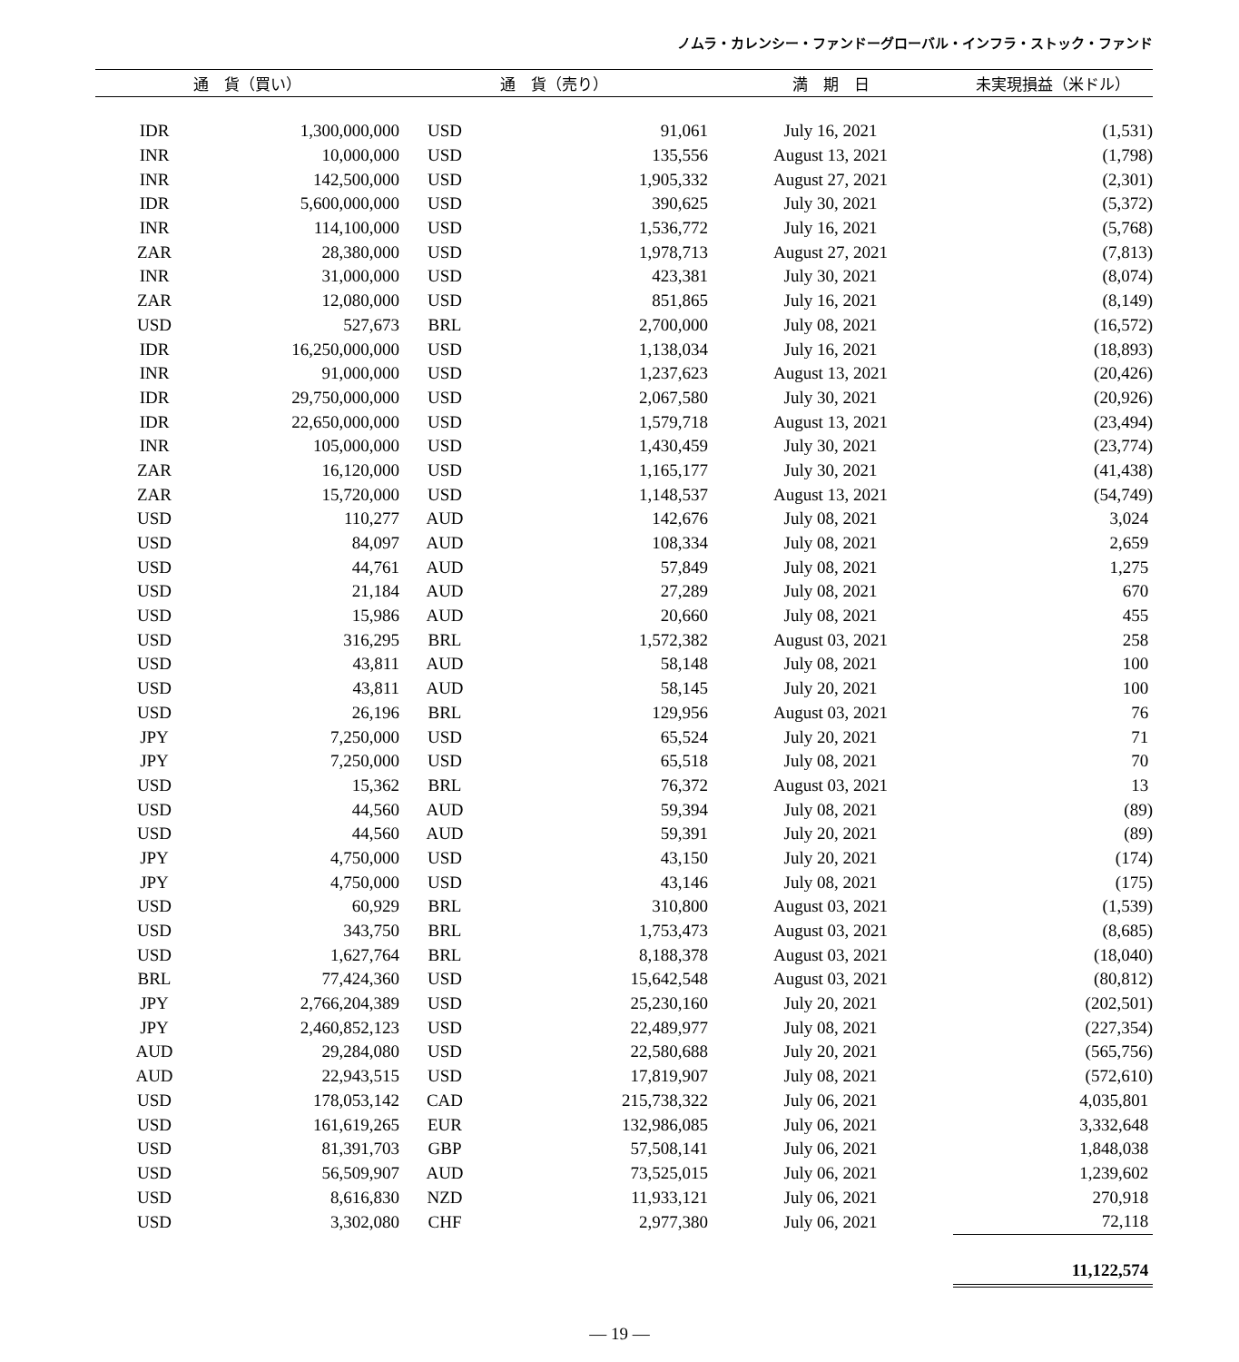ノムラ・カレンシー・ファンドーグローバル・インフラ・ストック・ファンド
| 通 貨（買い） | | 通 貨（売り） | | 満 期 日 | 未実現損益（米ドル） |
| --- | --- | --- | --- | --- | --- |
| IDR | 1,300,000,000 | USD | 91,061 | July 16, 2021 | (1,531) |
| INR | 10,000,000 | USD | 135,556 | August 13, 2021 | (1,798) |
| INR | 142,500,000 | USD | 1,905,332 | August 27, 2021 | (2,301) |
| IDR | 5,600,000,000 | USD | 390,625 | July 30, 2021 | (5,372) |
| INR | 114,100,000 | USD | 1,536,772 | July 16, 2021 | (5,768) |
| ZAR | 28,380,000 | USD | 1,978,713 | August 27, 2021 | (7,813) |
| INR | 31,000,000 | USD | 423,381 | July 30, 2021 | (8,074) |
| ZAR | 12,080,000 | USD | 851,865 | July 16, 2021 | (8,149) |
| USD | 527,673 | BRL | 2,700,000 | July 08, 2021 | (16,572) |
| IDR | 16,250,000,000 | USD | 1,138,034 | July 16, 2021 | (18,893) |
| INR | 91,000,000 | USD | 1,237,623 | August 13, 2021 | (20,426) |
| IDR | 29,750,000,000 | USD | 2,067,580 | July 30, 2021 | (20,926) |
| IDR | 22,650,000,000 | USD | 1,579,718 | August 13, 2021 | (23,494) |
| INR | 105,000,000 | USD | 1,430,459 | July 30, 2021 | (23,774) |
| ZAR | 16,120,000 | USD | 1,165,177 | July 30, 2021 | (41,438) |
| ZAR | 15,720,000 | USD | 1,148,537 | August 13, 2021 | (54,749) |
| USD | 110,277 | AUD | 142,676 | July 08, 2021 | 3,024 |
| USD | 84,097 | AUD | 108,334 | July 08, 2021 | 2,659 |
| USD | 44,761 | AUD | 57,849 | July 08, 2021 | 1,275 |
| USD | 21,184 | AUD | 27,289 | July 08, 2021 | 670 |
| USD | 15,986 | AUD | 20,660 | July 08, 2021 | 455 |
| USD | 316,295 | BRL | 1,572,382 | August 03, 2021 | 258 |
| USD | 43,811 | AUD | 58,148 | July 08, 2021 | 100 |
| USD | 43,811 | AUD | 58,145 | July 20, 2021 | 100 |
| USD | 26,196 | BRL | 129,956 | August 03, 2021 | 76 |
| JPY | 7,250,000 | USD | 65,524 | July 20, 2021 | 71 |
| JPY | 7,250,000 | USD | 65,518 | July 08, 2021 | 70 |
| USD | 15,362 | BRL | 76,372 | August 03, 2021 | 13 |
| USD | 44,560 | AUD | 59,394 | July 08, 2021 | (89) |
| USD | 44,560 | AUD | 59,391 | July 20, 2021 | (89) |
| JPY | 4,750,000 | USD | 43,150 | July 20, 2021 | (174) |
| JPY | 4,750,000 | USD | 43,146 | July 08, 2021 | (175) |
| USD | 60,929 | BRL | 310,800 | August 03, 2021 | (1,539) |
| USD | 343,750 | BRL | 1,753,473 | August 03, 2021 | (8,685) |
| USD | 1,627,764 | BRL | 8,188,378 | August 03, 2021 | (18,040) |
| BRL | 77,424,360 | USD | 15,642,548 | August 03, 2021 | (80,812) |
| JPY | 2,766,204,389 | USD | 25,230,160 | July 20, 2021 | (202,501) |
| JPY | 2,460,852,123 | USD | 22,489,977 | July 08, 2021 | (227,354) |
| AUD | 29,284,080 | USD | 22,580,688 | July 20, 2021 | (565,756) |
| AUD | 22,943,515 | USD | 17,819,907 | July 08, 2021 | (572,610) |
| USD | 178,053,142 | CAD | 215,738,322 | July 06, 2021 | 4,035,801 |
| USD | 161,619,265 | EUR | 132,986,085 | July 06, 2021 | 3,332,648 |
| USD | 81,391,703 | GBP | 57,508,141 | July 06, 2021 | 1,848,038 |
| USD | 56,509,907 | AUD | 73,525,015 | July 06, 2021 | 1,239,602 |
| USD | 8,616,830 | NZD | 11,933,121 | July 06, 2021 | 270,918 |
| USD | 3,302,080 | CHF | 2,977,380 | July 06, 2021 | 72,118 |
| | | | | | 11,122,574 |
― 19 ―